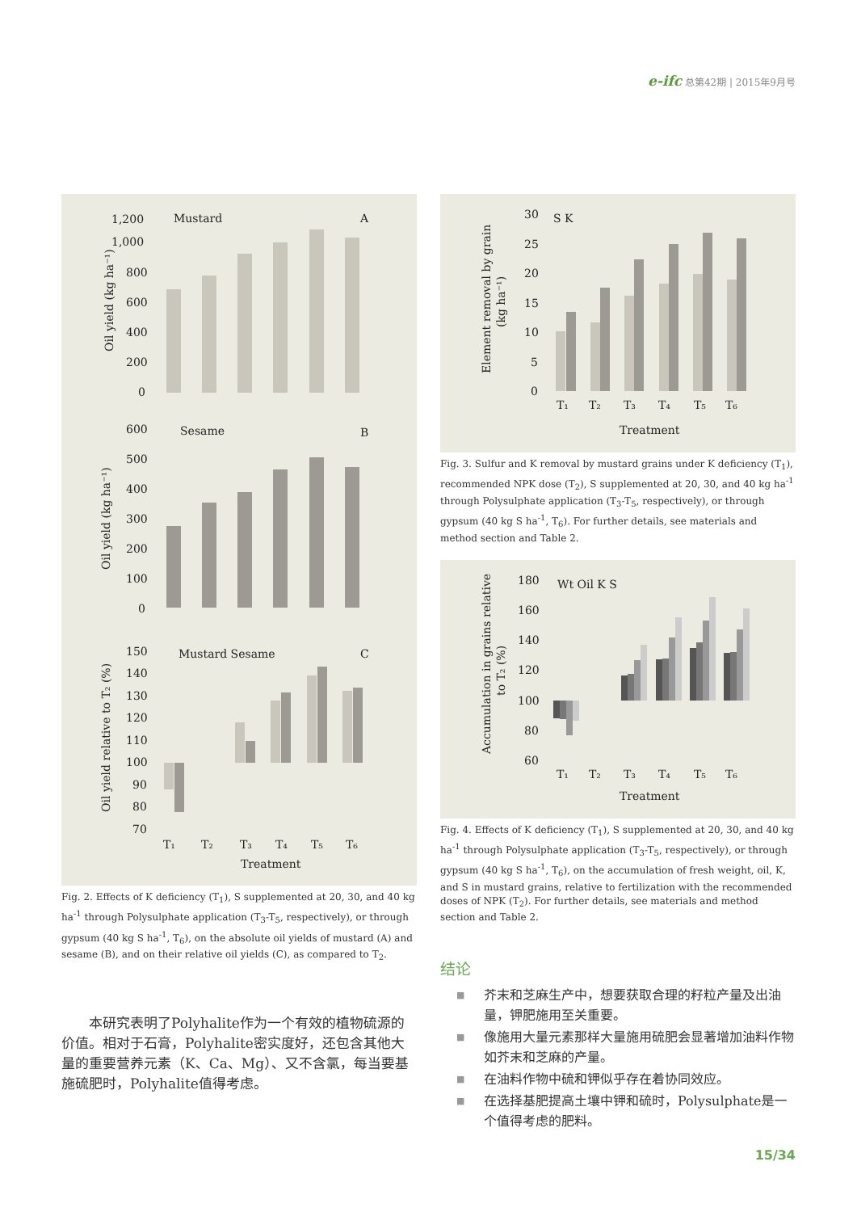e-ifc 总第42期 | 2015年9月号
1,200
1,000
800
600
400
200
0
Mustard
A
Oil yield (kg ha⁻¹)
600
500
400
300
200
100
0
Sesame
B
Oil yield (kg ha⁻¹)
150
140
130
120
110
100
90
80
70
Mustard Sesame
C
Oil yield relative to T₂ (%)
T₁
T₂
T₃
T₄
T₅
T₆
Treatment
Fig. 2. Effects of K deficiency (T<sub>1</sub>), S supplemented at 20, 30, and 40 kg ha<sup>-1</sup> through Polysulphate application (T<sub>3</sub>-T<sub>5</sub>, respectively), or through gypsum (40 kg S ha<sup>-1</sup>, T<sub>6</sub>), on the absolute oil yields of mustard (A) and sesame (B), and on their relative oil yields (C), as compared to T<sub>2</sub>.
本研究表明了Polyhalite作为一个有效的植物硫源的价值。相对于石膏，Polyhalite密实度好，还包含其他大量的重要营养元素（K、Ca、Mg）、又不含氯，每当要基施硫肥时，Polyhalite值得考虑。
30
25
20
15
10
5
0
S K
Element removal by grain
(kg ha⁻¹)
T₁
T₂
T₃
T₄
T₅
T₆
Treatment
Fig. 3. Sulfur and K removal by mustard grains under K deficiency (T<sub>1</sub>), recommended NPK dose (T<sub>2</sub>), S supplemented at 20, 30, and 40 kg ha<sup>-1</sup> through Polysulphate application (T<sub>3</sub>-T<sub>5</sub>, respectively), or through gypsum (40 kg S ha<sup>-1</sup>, T<sub>6</sub>). For further details, see materials and method section and Table 2.
180
160
140
120
100
80
60
Wt Oil K S
Accumulation in grains relative
to T₂ (%)
T₁
T₂
T₃
T₄
T₅
T₆
Treatment
Fig. 4. Effects of K deficiency (T<sub>1</sub>), S supplemented at 20, 30, and 40 kg ha<sup>-1</sup> through Polysulphate application (T<sub>3</sub>-T<sub>5</sub>, respectively), or through gypsum (40 kg S ha<sup>-1</sup>, T<sub>6</sub>), on the accumulation of fresh weight, oil, K, and S in mustard grains, relative to fertilization with the recommended doses of NPK (T<sub>2</sub>). For further details, see materials and method section and Table 2.
结论
■ 芥末和芝麻生产中，想要获取合理的籽粒产量及出油量，钾肥施用至关重要。
■ 像施用大量元素那样大量施用硫肥会显著增加油料作物如芥末和芝麻的产量。
■ 在油料作物中硫和钾似乎存在着协同效应。
■ 在选择基肥提高土壤中钾和硫时，Polysulphate是一个值得考虑的肥料。
15/34